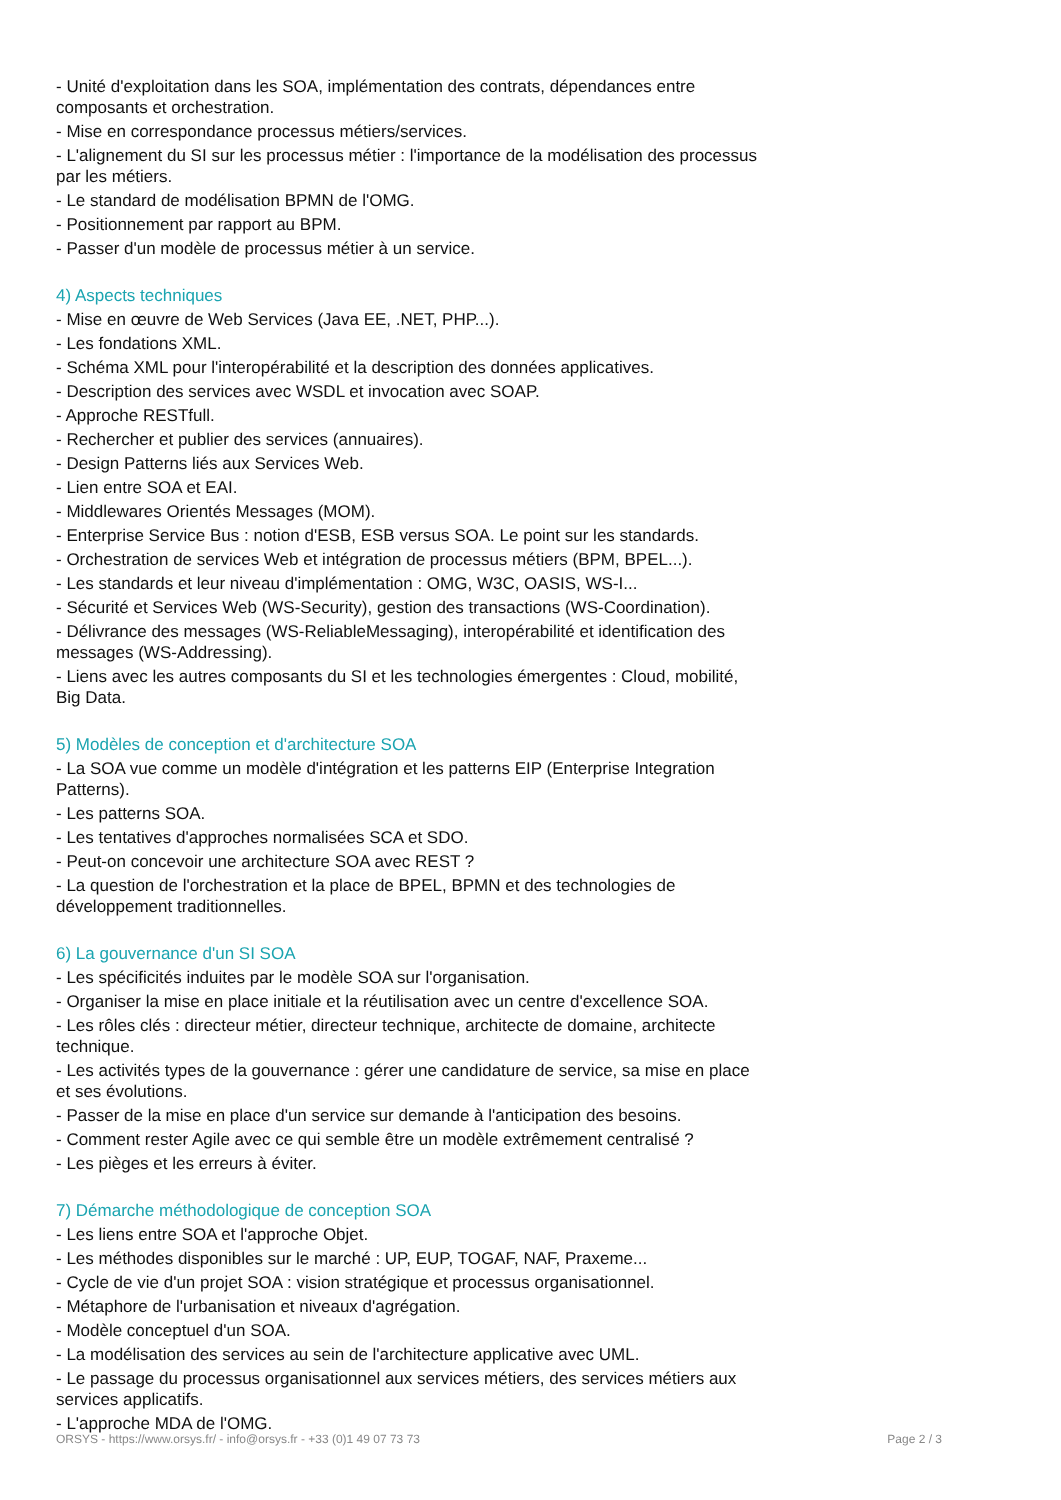- Unité d'exploitation dans les SOA, implémentation des contrats, dépendances entre composants et orchestration.
- Mise en correspondance processus métiers/services.
- L'alignement du SI sur les processus métier : l'importance de la modélisation des processus par les métiers.
- Le standard de modélisation BPMN de l'OMG.
- Positionnement par rapport au BPM.
- Passer d'un modèle de processus métier à un service.
4) Aspects techniques
- Mise en œuvre de Web Services (Java EE, .NET, PHP...).
- Les fondations XML.
- Schéma XML pour l'interopérabilité et la description des données applicatives.
- Description des services avec WSDL et invocation avec SOAP.
- Approche RESTfull.
- Rechercher et publier des services (annuaires).
- Design Patterns liés aux Services Web.
- Lien entre SOA et EAI.
- Middlewares Orientés Messages (MOM).
- Enterprise Service Bus : notion d'ESB, ESB versus SOA. Le point sur les standards.
- Orchestration de services Web et intégration de processus métiers (BPM, BPEL...).
- Les standards et leur niveau d'implémentation : OMG, W3C, OASIS, WS-I...
- Sécurité et Services Web (WS-Security), gestion des transactions (WS-Coordination).
- Délivrance des messages (WS-ReliableMessaging), interopérabilité et identification des messages (WS-Addressing).
- Liens avec les autres composants du SI et les technologies émergentes : Cloud, mobilité, Big Data.
5) Modèles de conception et d'architecture SOA
- La SOA vue comme un modèle d'intégration et les patterns EIP (Enterprise Integration Patterns).
- Les patterns SOA.
- Les tentatives d'approches normalisées SCA et SDO.
- Peut-on concevoir une architecture SOA avec REST ?
- La question de l'orchestration et la place de BPEL, BPMN et des technologies de développement traditionnelles.
6) La gouvernance d'un SI SOA
- Les spécificités induites par le modèle SOA sur l'organisation.
- Organiser la mise en place initiale et la réutilisation avec un centre d'excellence SOA.
- Les rôles clés : directeur métier, directeur technique, architecte de domaine, architecte technique.
- Les activités types de la gouvernance : gérer une candidature de service, sa mise en place et ses évolutions.
- Passer de la mise en place d'un service sur demande à l'anticipation des besoins.
- Comment rester Agile avec ce qui semble être un modèle extrêmement centralisé ?
- Les pièges et les erreurs à éviter.
7) Démarche méthodologique de conception SOA
- Les liens entre SOA et l'approche Objet.
- Les méthodes disponibles sur le marché : UP, EUP, TOGAF, NAF, Praxeme...
- Cycle de vie d'un projet SOA : vision stratégique et processus organisationnel.
- Métaphore de l'urbanisation et niveaux d'agrégation.
- Modèle conceptuel d'un SOA.
- La modélisation des services au sein de l'architecture applicative avec UML.
- Le passage du processus organisationnel aux services métiers, des services métiers aux services applicatifs.
- L'approche MDA de l'OMG.
ORSYS - https://www.orsys.fr/ - info@orsys.fr - +33 (0)1 49 07 73 73 Page 2 / 3